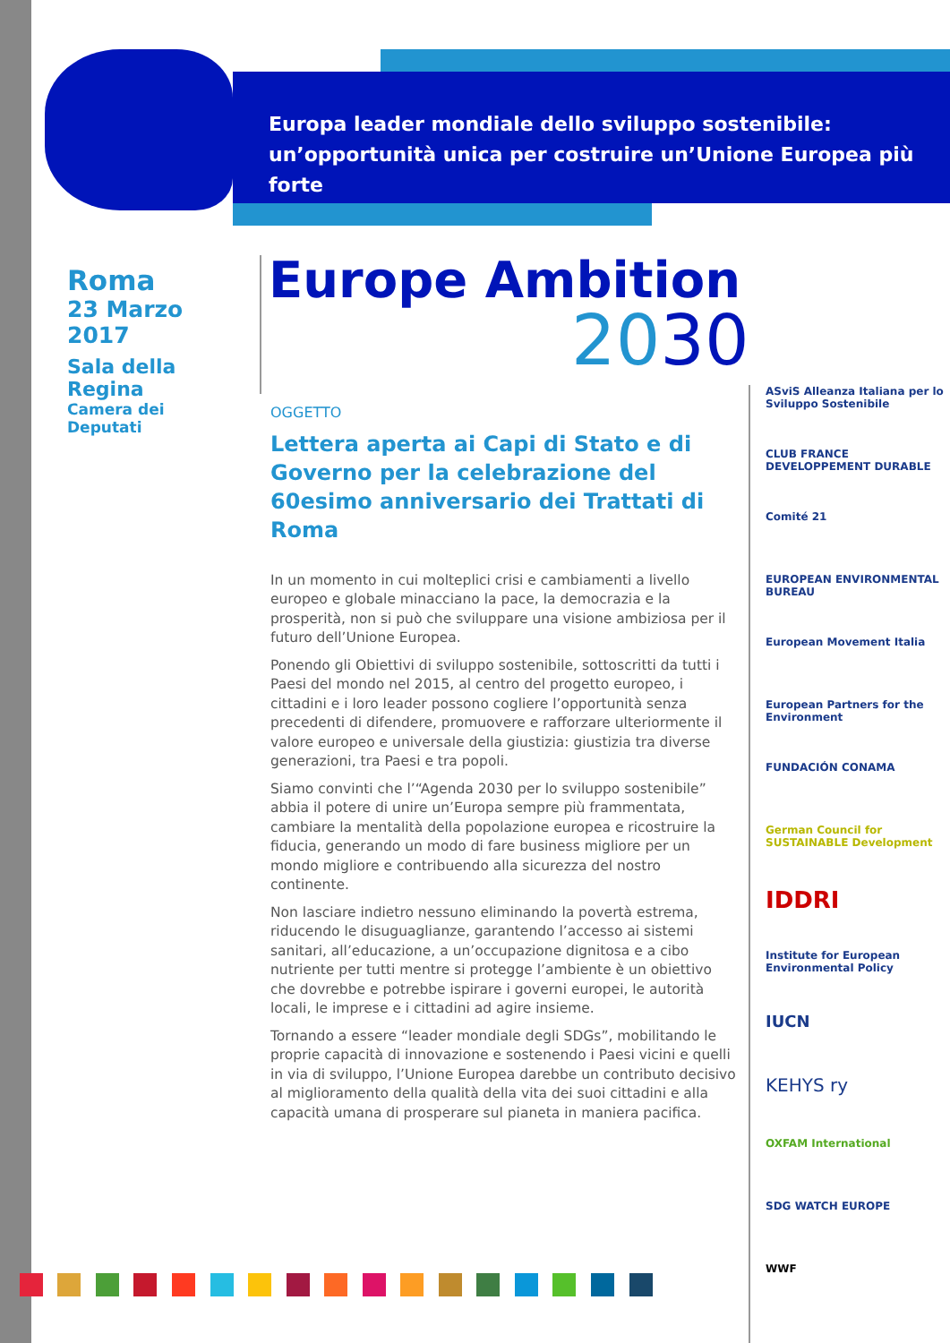Europa leader mondiale dello sviluppo sostenibile:
un’opportunità unica per costruire un’Unione Europea più forte
Roma
23 Marzo 2017
Sala della Regina
Camera dei Deputati
Europe Ambition
2030
OGGETTO
Lettera aperta ai Capi di Stato e di Governo per la celebrazione del 60esimo anniversario dei Trattati di Roma
In un momento in cui molteplici crisi e cambiamenti a livello europeo e globale minacciano la pace, la democrazia e la prosperità, non si può che sviluppare una visione ambiziosa per il futuro dell’Unione Europea.
Ponendo gli Obiettivi di sviluppo sostenibile, sottoscritti da tutti i Paesi del mondo nel 2015, al centro del progetto europeo, i cittadini e i loro leader possono cogliere l’opportunità senza precedenti di difendere, promuovere e rafforzare ulteriormente il valore europeo e universale della giustizia: giustizia tra diverse generazioni, tra Paesi e tra popoli.
Siamo convinti che l’“Agenda 2030 per lo sviluppo sostenibile” abbia il potere di unire un’Europa sempre più frammentata, cambiare la mentalità della popolazione europea e ricostruire la fiducia, generando un modo di fare business migliore per un mondo migliore e contribuendo alla sicurezza del nostro continente.
Non lasciare indietro nessuno eliminando la povertà estrema, riducendo le disuguaglianze, garantendo l’accesso ai sistemi sanitari, all’educazione, a un’occupazione dignitosa e a cibo nutriente per tutti mentre si protegge l’ambiente è un obiettivo che dovrebbe e potrebbe ispirare i governi europei, le autorità locali, le imprese e i cittadini ad agire insieme.
Tornando a essere “leader mondiale degli SDGs”, mobilitando le proprie capacità di innovazione e sostenendo i Paesi vicini e quelli in via di sviluppo, l’Unione Europea darebbe un contributo decisivo al miglioramento della qualità della vita dei suoi cittadini e alla capacità umana di prosperare sul pianeta in maniera pacifica.
ASviS Alleanza Italiana per lo Sviluppo Sostenibile
CLUB FRANCE DEVELOPPEMENT DURABLE
Comité 21
EUROPEAN ENVIRONMENTAL BUREAU
European Movement Italia
European Partners for the Environment
FUNDACIÓN CONAMA
German Council for SUSTAINABLE Development
IDDRI
Institute for European Environmental Policy
IUCN
KEHYS ry
OXFAM International
SDG WATCH EUROPE
WWF